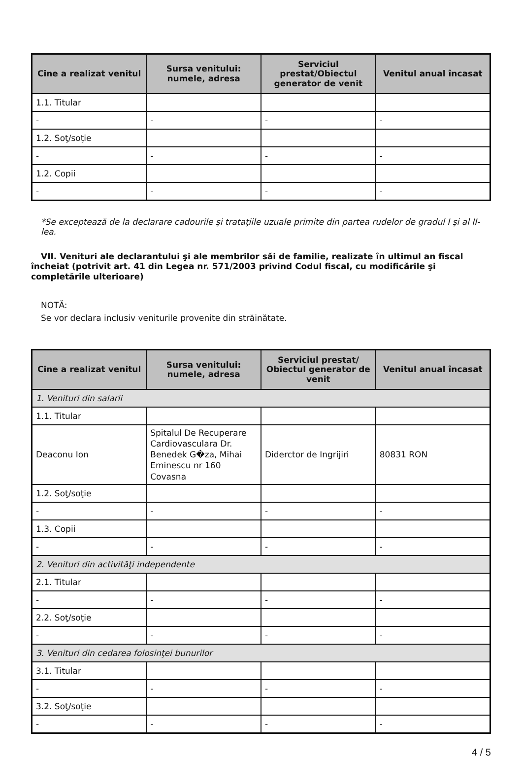| Cine a realizat venitul | Sursa venitului: numele, adresa | Serviciul prestat/Obiectul generator de venit | Venitul anual încasat |
| --- | --- | --- | --- |
| 1.1. Titular | | | |
| - | - | - | - |
| 1.2. Soţ/soţie | | | |
| - | - | - | - |
| 1.2. Copii | | | |
| - | - | - | - |
*Se exceptează de la declarare cadourile şi trataţiile uzuale primite din partea rudelor de gradul I şi al II-lea.
VII. Venituri ale declarantului şi ale membrilor săi de familie, realizate în ultimul an fiscal încheiat (potrivit art. 41 din Legea nr. 571/2003 privind Codul fiscal, cu modificările şi completările ulterioare)
NOTĂ:
Se vor declara inclusiv veniturile provenite din străinătate.
| Cine a realizat venitul | Sursa venitului: numele, adresa | Serviciul prestat/ Obiectul generator de venit | Venitul anual încasat |
| --- | --- | --- | --- |
| 1. Venituri din salarii | | | |
| 1.1. Titular | | | |
| Deaconu Ion | Spitalul De Recuperare Cardiovasculara Dr. Benedek G�za, Mihai Eminescu nr 160 Covasna | Diderctor de Ingrijiri | 80831 RON |
| 1.2. Soţ/soţie | | | |
| - | - | - | - |
| 1.3. Copii | | | |
| - | - | - | - |
| 2. Venituri din activităţi independente | | | |
| 2.1. Titular | | | |
| - | - | - | - |
| 2.2. Soţ/soţie | | | |
| - | - | - | - |
| 3. Venituri din cedarea folosinţei bunurilor | | | |
| 3.1. Titular | | | |
| - | - | - | - |
| 3.2. Soţ/soţie | | | |
| - | - | - | - |
4 / 5